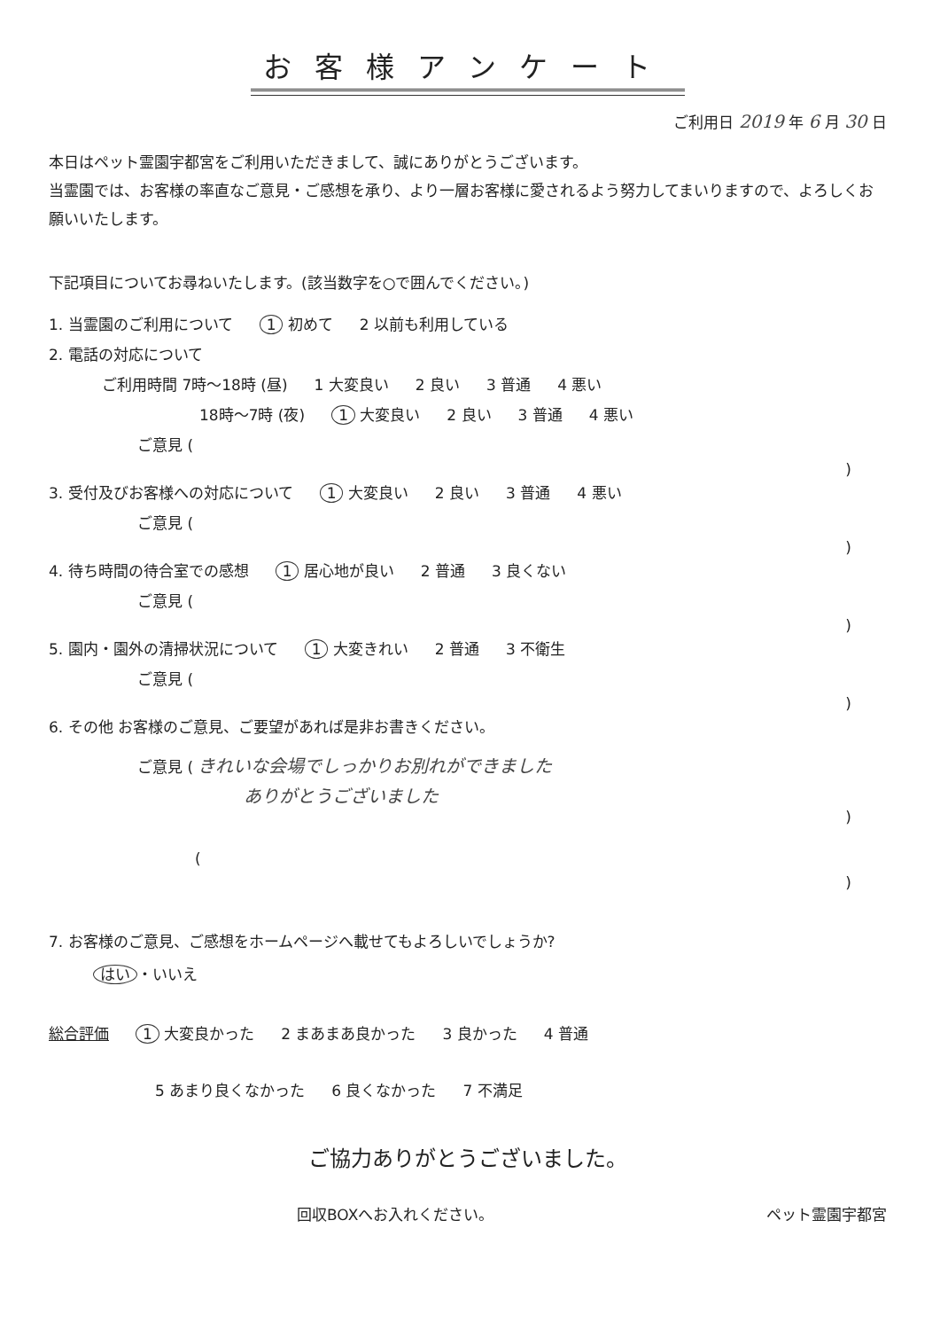お客様アンケート
ご利用日 2019 年 6 月 30 日
本日はペット霊園宇都宮をご利用いただきまして、誠にありがとうございます。
当霊園では、お客様の率直なご意見・ご感想を承り、より一層お客様に愛されるよう努力してまいりますので、よろしくお願いいたします。
下記項目についてお尋ねいたします。(該当数字を○で囲んでください。)
1. 当霊園のご利用について 1 初めて 2 以前も利用している
2. 電話の対応について
ご利用時間 7時～18時 (昼) 1 大変良い 2 良い 3 普通 4 悪い
18時～7時 (夜) 1 大変良い 2 良い 3 普通 4 悪い
ご意見 (
)
3. 受付及びお客様への対応について 1 大変良い 2 良い 3 普通 4 悪い
ご意見 (
)
4. 待ち時間の待合室での感想 1 居心地が良い 2 普通 3 良くない
ご意見 (
)
5. 園内・園外の清掃状況について 1 大変きれい 2 普通 3 不衛生
ご意見 (
)
6. その他 お客様のご意見、ご要望があれば是非お書きください。
ご意見 ( きれいな会場でしっかりお別れができました
ありがとうございました
)
(
)
7. お客様のご意見、ご感想をホームページへ載せてもよろしいでしょうか?
はい ・いいえ
総合評価 1 大変良かった 2 まあまあ良かった 3 良かった 4 普通
5 あまり良くなかった 6 良くなかった 7 不満足
ご協力ありがとうございました。
回収BOXへお入れください。 ペット霊園宇都宮